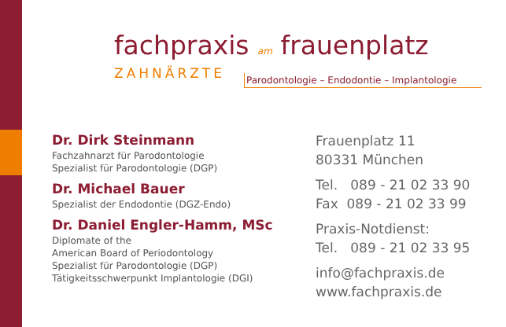fachpraxis am frauenplatz
ZAHNÄRZTE
Parodontologie – Endodontie – Implantologie
Dr. Dirk Steinmann
Fachzahnarzt für Parodontologie
Spezialist für Parodontologie (DGP)
Dr. Michael Bauer
Spezialist der Endodontie (DGZ-Endo)
Dr. Daniel Engler-Hamm, MSc
Diplomate of the
American Board of Periodontology
Spezialist für Parodontologie (DGP)
Tätigkeitsschwerpunkt Implantologie (DGI)
Frauenplatz 11
80331 München
Tel. 089 - 21 02 33 90
Fax 089 - 21 02 33 99
Praxis-Notdienst:
Tel. 089 - 21 02 33 95
info@fachpraxis.de
www.fachpraxis.de